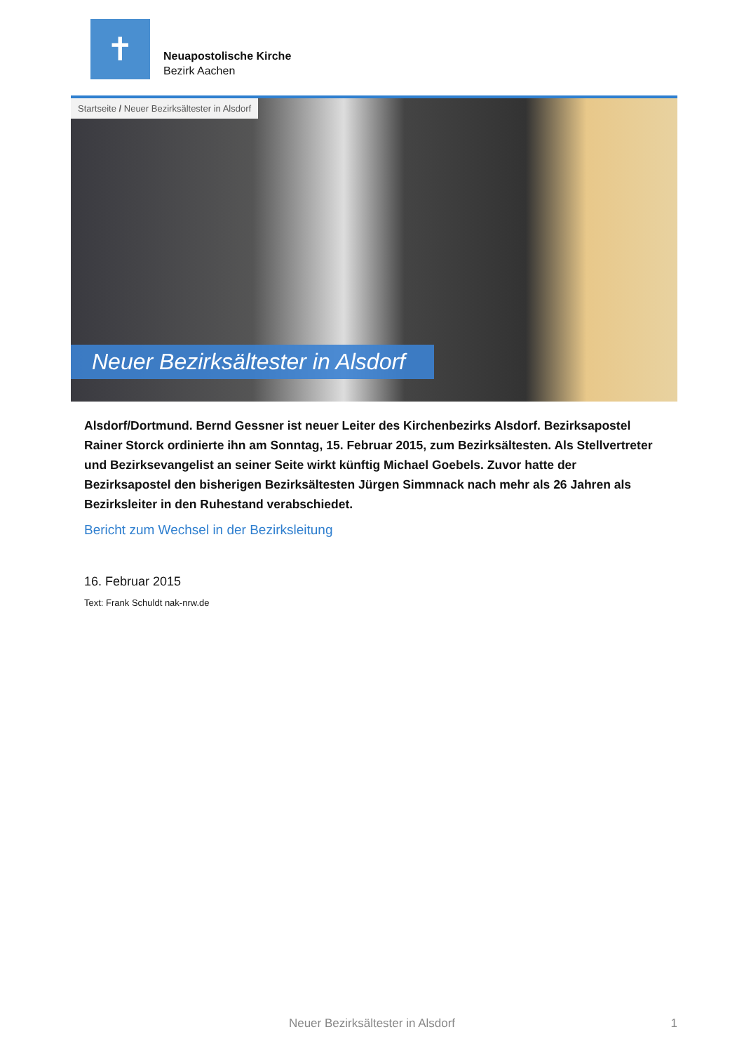✝
Neuapostolische Kirche
Bezirk Aachen
Startseite / Neuer Bezirksältester in Alsdorf
Neuer Bezirksältester in Alsdorf
Alsdorf/Dortmund. Bernd Gessner ist neuer Leiter des Kirchenbezirks Alsdorf. Bezirksapostel Rainer Storck ordinierte ihn am Sonntag, 15. Februar 2015, zum Bezirksältesten. Als Stellvertreter und Bezirksevangelist an seiner Seite wirkt künftig Michael Goebels. Zuvor hatte der Bezirksapostel den bisherigen Bezirksältesten Jürgen Simmnack nach mehr als 26 Jahren als Bezirksleiter in den Ruhestand verabschiedet.
Bericht zum Wechsel in der Bezirksleitung
16. Februar 2015
Text: Frank Schuldt nak-nrw.de
Neuer Bezirksältester in Alsdorf 1